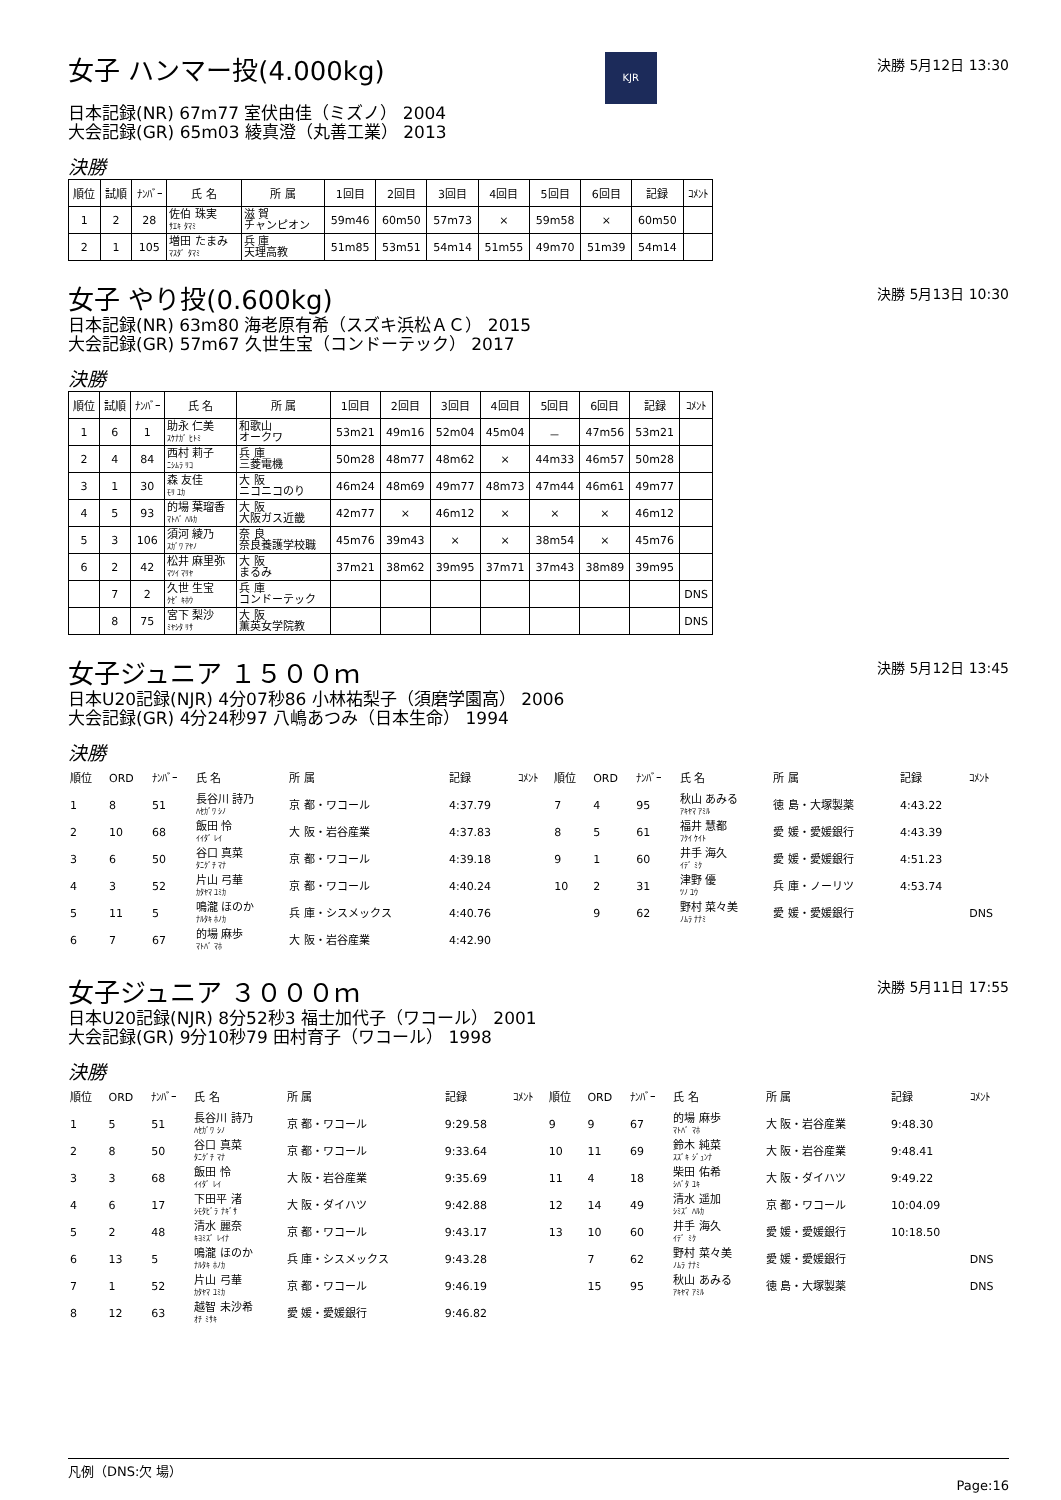女子 ハンマー投(4.000kg)
KJR
決勝 5月12日 13:30
日本記録(NR) 67m77 室伏由佳（ミズノ） 2004
大会記録(GR) 65m03 綾真澄（丸善工業） 2013
決勝
| 順位 | 試順 | ﾅﾝﾊﾞｰ | 氏 名 | 所 属 | 1回目 | 2回目 | 3回目 | 4回目 | 5回目 | 6回目 | 記録 | ｺﾒﾝﾄ |
| --- | --- | --- | --- | --- | --- | --- | --- | --- | --- | --- | --- | --- |
| 1 | 2 | 28 | 佐伯 珠実 ｻｴｷ ﾀﾏﾐ | 滋 賀 チャンピオン | 59m46 | 60m50 | 57m73 | × | 59m58 | × | 60m50 | |
| 2 | 1 | 105 | 増田 たまみ ﾏｽﾀﾞ ﾀﾏﾐ | 兵 庫 天理高教 | 51m85 | 53m51 | 54m14 | 51m55 | 49m70 | 51m39 | 54m14 | |
女子 やり投(0.600kg)
決勝 5月13日 10:30
日本記録(NR) 63m80 海老原有希（スズキ浜松ＡＣ） 2015
大会記録(GR) 57m67 久世生宝（コンドーテック） 2017
決勝
| 順位 | 試順 | ﾅﾝﾊﾞｰ | 氏 名 | 所 属 | 1回目 | 2回目 | 3回目 | 4回目 | 5回目 | 6回目 | 記録 | ｺﾒﾝﾄ |
| --- | --- | --- | --- | --- | --- | --- | --- | --- | --- | --- | --- | --- |
| 1 | 6 | 1 | 助永 仁美 ｽｹﾅｶﾞ ﾋﾄﾐ | 和歌山 オークワ | 53m21 | 49m16 | 52m04 | 45m04 | － | 47m56 | 53m21 | |
| 2 | 4 | 84 | 西村 莉子 ﾆｼﾑﾗ ﾘｺ | 兵 庫 三菱電機 | 50m28 | 48m77 | 48m62 | × | 44m33 | 46m57 | 50m28 | |
| 3 | 1 | 30 | 森 友佳 ﾓﾘ ﾕｶ | 大 阪 ニコニコのり | 46m24 | 48m69 | 49m77 | 48m73 | 47m44 | 46m61 | 49m77 | |
| 4 | 5 | 93 | 的場 葉瑠香 ﾏﾄﾊﾞ ﾊﾙｶ | 大 阪 大阪ガス近畿 | 42m77 | × | 46m12 | × | × | × | 46m12 | |
| 5 | 3 | 106 | 須河 綾乃 ｽｶﾞﾜ ｱﾔﾉ | 奈 良 奈良養護学校職 | 45m76 | 39m43 | × | × | 38m54 | × | 45m76 | |
| 6 | 2 | 42 | 松井 麻里弥 ﾏﾂｲ ﾏﾘﾔ | 大 阪 まるみ | 37m21 | 38m62 | 39m95 | 37m71 | 37m43 | 38m89 | 39m95 | |
| | 7 | 2 | 久世 生宝 ｸｾﾞ ｷﾎｳ | 兵 庫 コンドーテック | | | | | | | | DNS |
| | 8 | 75 | 宮下 梨沙 ﾐﾔｼﾀ ﾘｻ | 大 阪 薫英女学院教 | | | | | | | | DNS |
女子ジュニア １５００ｍ
決勝 5月12日 13:45
日本U20記録(NJR) 4分07秒86 小林祐梨子（須磨学園高） 2006
大会記録(GR) 4分24秒97 八嶋あつみ（日本生命） 1994
決勝
| 順位 | ORD | ﾅﾝﾊﾞｰ | 氏 名 | 所 属 | 記録 | ｺﾒﾝﾄ | 順位 | ORD | ﾅﾝﾊﾞｰ | 氏 名 | 所 属 | 記録 | ｺﾒﾝﾄ |
| --- | --- | --- | --- | --- | --- | --- | --- | --- | --- | --- | --- | --- | --- |
| 1 | 8 | 51 | 長谷川 詩乃 ﾊｾｶﾞﾜ ｼﾉ | 京 都・ワコール | 4:37.79 | | 7 | 4 | 95 | 秋山 あみる ｱｷﾔﾏ ｱﾐﾙ | 徳 島・大塚製薬 | 4:43.22 | |
| 2 | 10 | 68 | 飯田 怜 ｲｲﾀﾞ ﾚｲ | 大 阪・岩谷産業 | 4:37.83 | | 8 | 5 | 61 | 福井 慧都 ﾌｸｲ ｹｲﾄ | 愛 媛・愛媛銀行 | 4:43.39 | |
| 3 | 6 | 50 | 谷口 真菜 ﾀﾆｸﾞﾁ ﾏﾅ | 京 都・ワコール | 4:39.18 | | 9 | 1 | 60 | 井手 海久 ｲﾃﾞ ﾐｸ | 愛 媛・愛媛銀行 | 4:51.23 | |
| 4 | 3 | 52 | 片山 弓華 ｶﾀﾔﾏ ﾕﾐｶ | 京 都・ワコール | 4:40.24 | | 10 | 2 | 31 | 津野 優 ﾂﾉ ﾕｳ | 兵 庫・ノーリツ | 4:53.74 | |
| 5 | 11 | 5 | 鳴瀧 ほのか ﾅﾙﾀｷ ﾎﾉｶ | 兵 庫・シスメックス | 4:40.76 | | | 9 | 62 | 野村 菜々美 ﾉﾑﾗ ﾅﾅﾐ | 愛 媛・愛媛銀行 | | DNS |
| 6 | 7 | 67 | 的場 麻歩 ﾏﾄﾊﾞ ﾏﾎ | 大 阪・岩谷産業 | 4:42.90 | | | | | | | | |
女子ジュニア ３０００ｍ
決勝 5月11日 17:55
日本U20記録(NJR) 8分52秒3 福士加代子（ワコール） 2001
大会記録(GR) 9分10秒79 田村育子（ワコール） 1998
決勝
| 順位 | ORD | ﾅﾝﾊﾞｰ | 氏 名 | 所 属 | 記録 | ｺﾒﾝﾄ | 順位 | ORD | ﾅﾝﾊﾞｰ | 氏 名 | 所 属 | 記録 | ｺﾒﾝﾄ |
| --- | --- | --- | --- | --- | --- | --- | --- | --- | --- | --- | --- | --- | --- |
| 1 | 5 | 51 | 長谷川 詩乃 ﾊｾｶﾞﾜ ｼﾉ | 京 都・ワコール | 9:29.58 | | 9 | 9 | 67 | 的場 麻歩 ﾏﾄﾊﾞ ﾏﾎ | 大 阪・岩谷産業 | 9:48.30 | |
| 2 | 8 | 50 | 谷口 真菜 ﾀﾆｸﾞﾁ ﾏﾅ | 京 都・ワコール | 9:33.64 | | 10 | 11 | 69 | 鈴木 純菜 ｽｽﾞｷ ｼﾞｭﾝﾅ | 大 阪・岩谷産業 | 9:48.41 | |
| 3 | 3 | 68 | 飯田 怜 ｲｲﾀﾞ ﾚｲ | 大 阪・岩谷産業 | 9:35.69 | | 11 | 4 | 18 | 柴田 佑希 ｼﾊﾞﾀ ﾕｷ | 大 阪・ダイハツ | 9:49.22 | |
| 4 | 6 | 17 | 下田平 渚 ｼﾓﾀﾋﾞﾗ ﾅｷﾞｻ | 大 阪・ダイハツ | 9:42.88 | | 12 | 14 | 49 | 清水 遥加 ｼﾐｽﾞ ﾊﾙｶ | 京 都・ワコール | 10:04.09 | |
| 5 | 2 | 48 | 清水 麗奈 ｷﾖﾐｽﾞ ﾚｲﾅ | 京 都・ワコール | 9:43.17 | | 13 | 10 | 60 | 井手 海久 ｲﾃﾞ ﾐｸ | 愛 媛・愛媛銀行 | 10:18.50 | |
| 6 | 13 | 5 | 鳴瀧 ほのか ﾅﾙﾀｷ ﾎﾉｶ | 兵 庫・シスメックス | 9:43.28 | | | 7 | 62 | 野村 菜々美 ﾉﾑﾗ ﾅﾅﾐ | 愛 媛・愛媛銀行 | | DNS |
| 7 | 1 | 52 | 片山 弓華 ｶﾀﾔﾏ ﾕﾐｶ | 京 都・ワコール | 9:46.19 | | | 15 | 95 | 秋山 あみる ｱｷﾔﾏ ｱﾐﾙ | 徳 島・大塚製薬 | | DNS |
| 8 | 12 | 63 | 越智 未沙希 ｵﾁ ﾐｻｷ | 愛 媛・愛媛銀行 | 9:46.82 | | | | | | | | |
凡例（DNS:欠 場）
Page:16